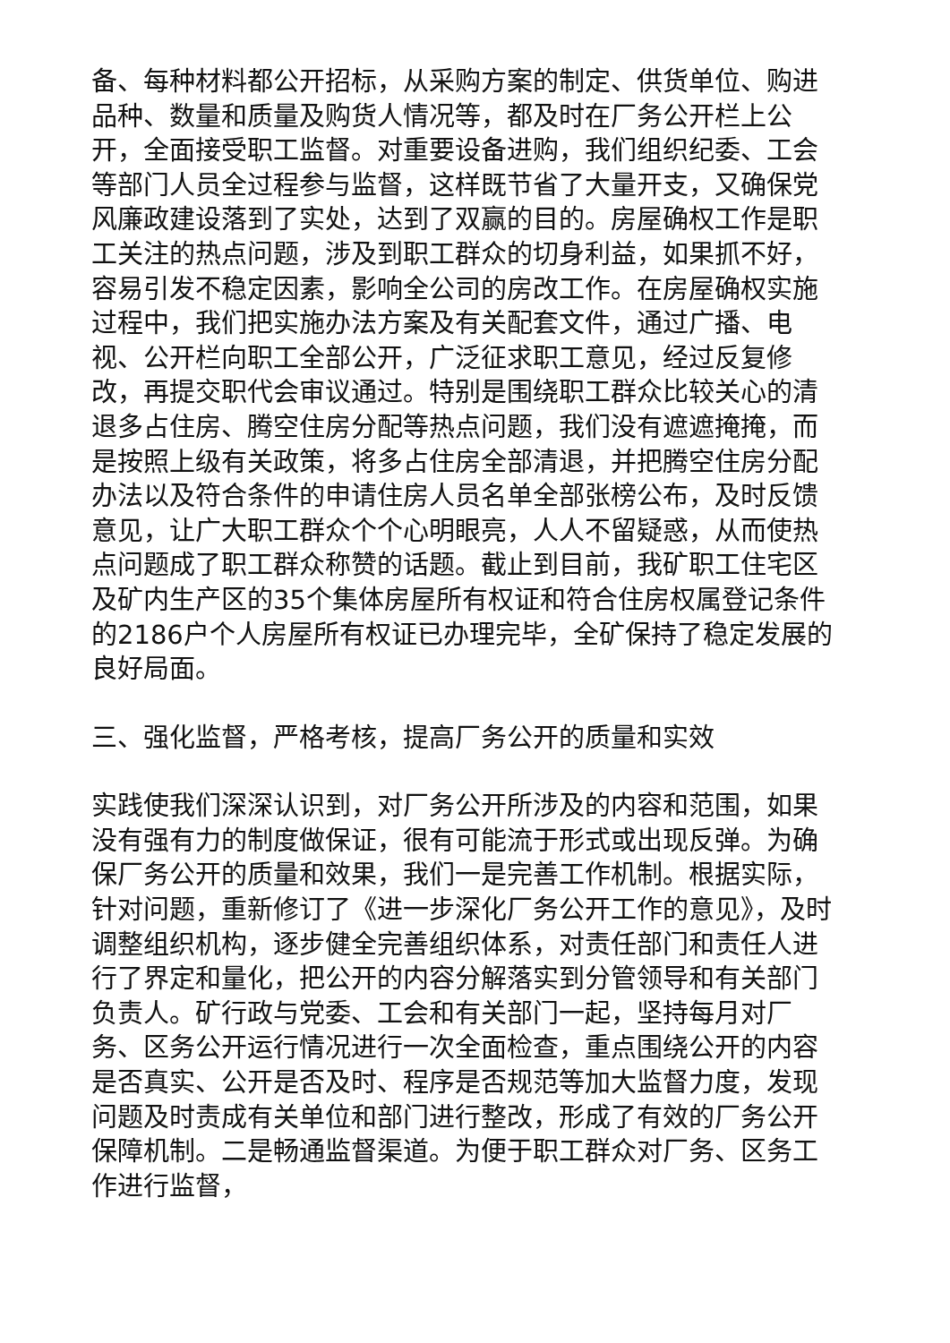备、每种材料都公开招标，从采购方案的制定、供货单位、购进品种、数量和质量及购货人情况等，都及时在厂务公开栏上公开，全面接受职工监督。对重要设备进购，我们组织纪委、工会等部门人员全过程参与监督，这样既节省了大量开支，又确保党风廉政建设落到了实处，达到了双赢的目的。房屋确权工作是职工关注的热点问题，涉及到职工群众的切身利益，如果抓不好，容易引发不稳定因素，影响全公司的房改工作。在房屋确权实施过程中，我们把实施办法方案及有关配套文件，通过广播、电视、公开栏向职工全部公开，广泛征求职工意见，经过反复修改，再提交职代会审议通过。特别是围绕职工群众比较关心的清退多占住房、腾空住房分配等热点问题，我们没有遮遮掩掩，而是按照上级有关政策，将多占住房全部清退，并把腾空住房分配办法以及符合条件的申请住房人员名单全部张榜公布，及时反馈意见，让广大职工群众个个心明眼亮，人人不留疑惑，从而使热点问题成了职工群众称赞的话题。截止到目前，我矿职工住宅区及矿内生产区的35个集体房屋所有权证和符合住房权属登记条件的2186户个人房屋所有权证已办理完毕，全矿保持了稳定发展的良好局面。
三、强化监督，严格考核，提高厂务公开的质量和实效
实践使我们深深认识到，对厂务公开所涉及的内容和范围，如果没有强有力的制度做保证，很有可能流于形式或出现反弹。为确保厂务公开的质量和效果，我们一是完善工作机制。根据实际，针对问题，重新修订了《进一步深化厂务公开工作的意见》，及时调整组织机构，逐步健全完善组织体系，对责任部门和责任人进行了界定和量化，把公开的内容分解落实到分管领导和有关部门负责人。矿行政与党委、工会和有关部门一起，坚持每月对厂务、区务公开运行情况进行一次全面检查，重点围绕公开的内容是否真实、公开是否及时、程序是否规范等加大监督力度，发现问题及时责成有关单位和部门进行整改，形成了有效的厂务公开保障机制。二是畅通监督渠道。为便于职工群众对厂务、区务工作进行监督，